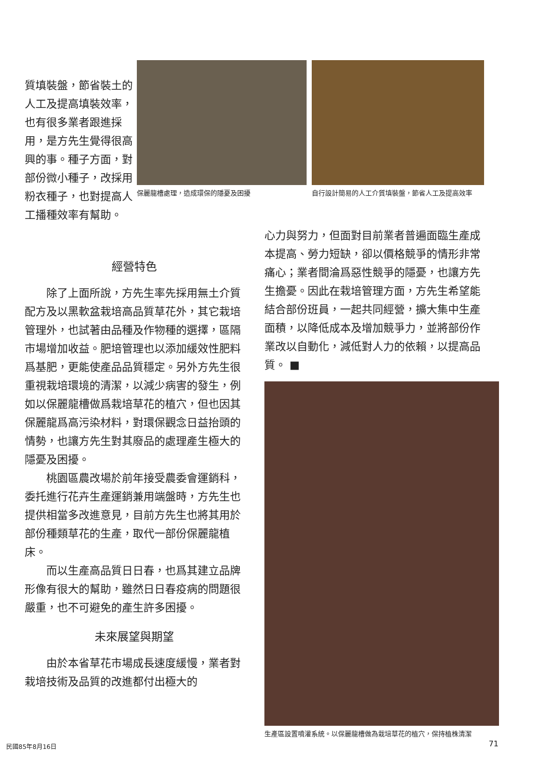質填裝盤，節省裝土的人工及提高填裝效率，也有很多業者跟進採用，是方先生覺得很高興的事。種子方面，對部份微小種子，改採用粉衣種子，也對提高人工播種效率有幫助。
保麗龍槽處理，造成環保的隱憂及困擾
自行設計簡易的人工介質填裝盤，節省人工及提高效率
經營特色
　　除了上面所說，方先生率先採用無土介質配方及以黑軟盆栽培高品質草花外，其它栽培管理外，也試著由品種及作物種的選擇，區隔市場增加收益。肥培管理也以添加緩效性肥料爲基肥，更能使產品品質穩定。另外方先生很重視栽培環境的清潔，以減少病害的發生，例如以保麗龍槽做爲栽培草花的植穴，但也因其保麗龍爲高污染材料，對環保觀念日益抬頭的情勢，也讓方先生對其廢品的處理產生極大的隱憂及困擾。
　　桃園區農改場於前年接受農委會運銷科，委托進行花卉生產運銷兼用端盤時，方先生也提供相當多改進意見，目前方先生也將其用於部份種類草花的生產，取代一部份保麗龍植床。
　　而以生產高品質日日春，也爲其建立品牌形像有很大的幫助，雖然日日春疫病的問題很嚴重，也不可避免的產生許多困擾。
未來展望與期望
　　由於本省草花市場成長速度緩慢，業者對栽培技術及品質的改進都付出極大的
心力與努力，但面對目前業者普遍面臨生產成本提高、勞力短缺，卻以價格競爭的情形非常痛心；業者間淪爲惡性競爭的隱憂，也讓方先生擔憂。因此在栽培管理方面，方先生希望能結合部份班員，一起共同經營，擴大集中生產面積，以降低成本及增加競爭力，並將部份作業改以自動化，減低對人力的依賴，以提高品質。 ■
生產區設置噴灌系統。以保麗龍槽做為栽培草花的植穴，保持植株清潔
民國85年8月16日 71